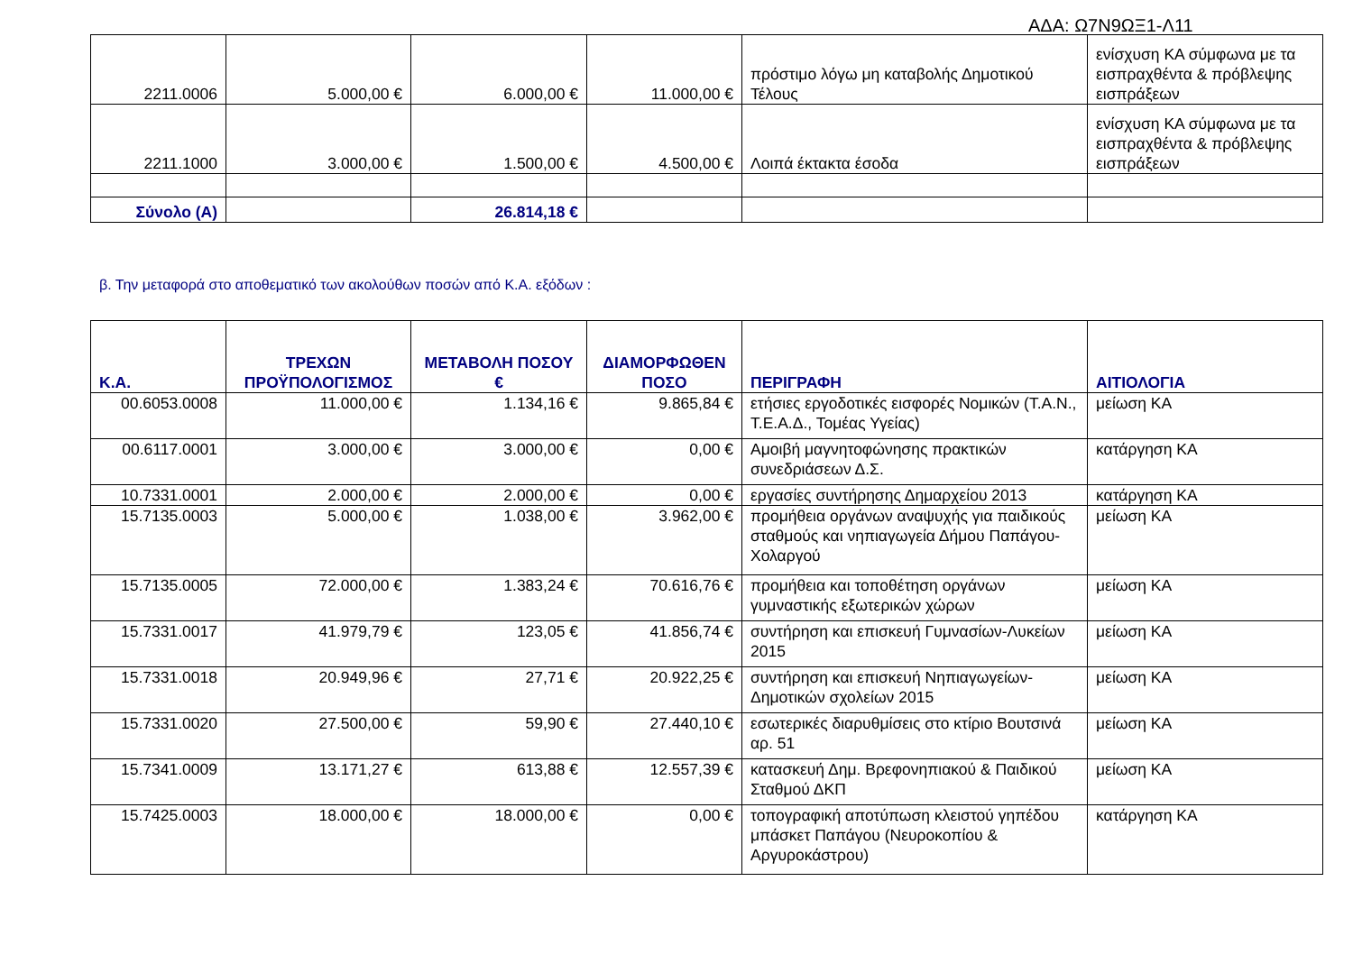ΑΔΑ: Ω7Ν9ΩΞ1-Λ11
| 2211.0006 | 5.000,00 € | 6.000,00 € | 11.000,00 € | πρόστιμο λόγω μη καταβολής Δημοτικού Τέλους | ενίσχυση ΚΑ σύμφωνα με τα εισπραχθέντα & πρόβλεψης εισπράξεων |
| 2211.1000 | 3.000,00 € | 1.500,00 € | 4.500,00 € | Λοιπά έκτακτα έσοδα | ενίσχυση ΚΑ σύμφωνα με τα εισπραχθέντα & πρόβλεψης εισπράξεων |
| Σύνολο (Α) | | 26.814,18 € | | | |
β. Την μεταφορά στο αποθεματικό των ακολούθων ποσών από Κ.Α. εξόδων :
| Κ.Α. | ΤΡΕΧΩΝ ΠΡΟΫΠΟΛΟΓΙΣΜΟΣ | ΜΕΤΑΒΟΛΗ ΠΟΣΟΥ € | ΔΙΑΜΟΡΦΩΘΕΝ ΠΟΣΟ | ΠΕΡΙΓΡΑΦΗ | ΑΙΤΙΟΛΟΓΙΑ |
| --- | --- | --- | --- | --- | --- |
| 00.6053.0008 | 11.000,00 € | 1.134,16 € | 9.865,84 € | ετήσιες εργοδοτικές εισφορές Νομικών (Τ.Α.Ν., Τ.Ε.Α.Δ., Τομέας Υγείας) | μείωση ΚΑ |
| 00.6117.0001 | 3.000,00 € | 3.000,00 € | 0,00 € | Αμοιβή μαγνητοφώνησης πρακτικών συνεδριάσεων Δ.Σ. | κατάργηση ΚΑ |
| 10.7331.0001 | 2.000,00 € | 2.000,00 € | 0,00 € | εργασίες συντήρησης Δημαρχείου 2013 | κατάργηση ΚΑ |
| 15.7135.0003 | 5.000,00 € | 1.038,00 € | 3.962,00 € | προμήθεια οργάνων αναψυχής για παιδικούς σταθμούς και νηπιαγωγεία Δήμου Παπάγου-Χολαργού | μείωση ΚΑ |
| 15.7135.0005 | 72.000,00 € | 1.383,24 € | 70.616,76 € | προμήθεια και τοποθέτηση οργάνων γυμναστικής εξωτερικών χώρων | μείωση ΚΑ |
| 15.7331.0017 | 41.979,79 € | 123,05 € | 41.856,74 € | συντήρηση και επισκευή Γυμνασίων-Λυκείων 2015 | μείωση ΚΑ |
| 15.7331.0018 | 20.949,96 € | 27,71 € | 20.922,25 € | συντήρηση και επισκευή Νηπιαγωγείων-Δημοτικών σχολείων 2015 | μείωση ΚΑ |
| 15.7331.0020 | 27.500,00 € | 59,90 € | 27.440,10 € | εσωτερικές διαρυθμίσεις στο κτίριο Βουτσινά αρ. 51 | μείωση ΚΑ |
| 15.7341.0009 | 13.171,27 € | 613,88 € | 12.557,39 € | κατασκευή Δημ. Βρεφονηπιακού & Παιδικού Σταθμού ΔΚΠ | μείωση ΚΑ |
| 15.7425.0003 | 18.000,00 € | 18.000,00 € | 0,00 € | τοπογραφική αποτύπωση κλειστού γηπέδου μπάσκετ Παπάγου (Νευροκοπίου & Αργυροκάστρου) | κατάργηση ΚΑ |